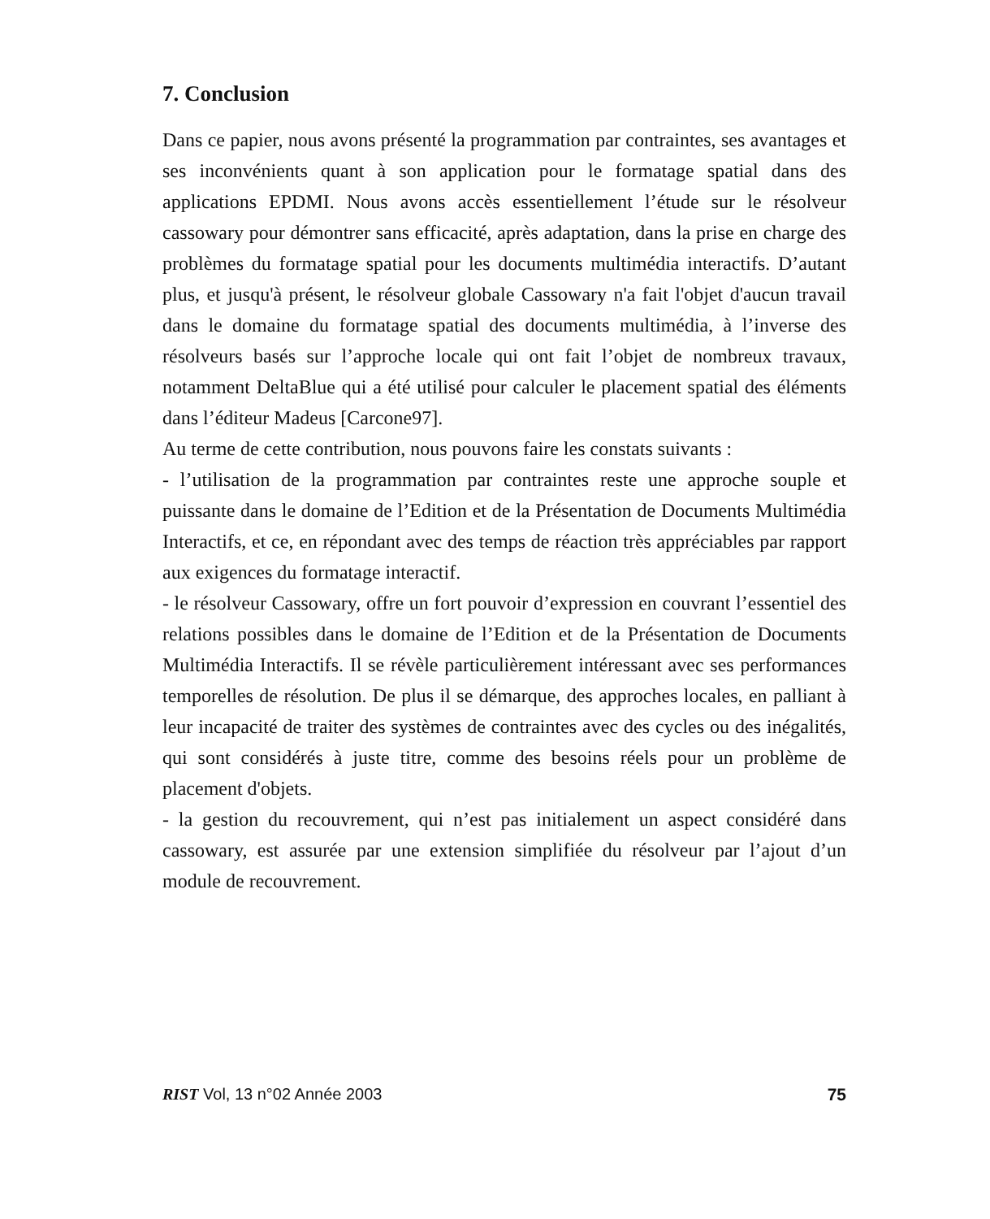7. Conclusion
Dans ce papier, nous avons présenté la programmation par contraintes, ses avantages et ses inconvénients quant à son application pour le formatage spatial dans des applications EPDMI. Nous avons accès essentiellement l’étude sur le résolveur cassowary pour démontrer sans efficacité, après adaptation, dans la prise en charge des problèmes du formatage spatial pour les documents multimédia interactifs. D’autant plus, et jusqu'à présent, le résolveur globale Cassowary n'a fait l'objet d'aucun travail dans le domaine du formatage spatial des documents multimédia, à l’inverse des résolveurs basés sur l’approche locale qui ont fait l’objet de nombreux travaux, notamment DeltaBlue qui a été utilisé pour calculer le placement spatial des éléments dans l’éditeur Madeus [Carcone97].
Au terme de cette contribution, nous pouvons faire les constats suivants :
- l’utilisation de la programmation par contraintes reste une approche souple et puissante dans le domaine de l’Edition et de la Présentation de Documents Multimédia Interactifs, et ce, en répondant avec des temps de réaction très appréciables par rapport aux exigences du formatage interactif.
- le résolveur Cassowary, offre un fort pouvoir d’expression en couvrant l’essentiel des relations possibles dans le domaine de l’Edition et de la Présentation de Documents Multimédia Interactifs. Il se révèle particulièrement intéressant avec ses performances temporelles de résolution. De plus il se démarque, des approches locales, en palliant à leur incapacité de traiter des systèmes de contraintes avec des cycles ou des inégalités, qui sont considérés à juste titre, comme des besoins réels pour un problème de placement d'objets.
- la gestion du recouvrement, qui n’est pas initialement un aspect considéré dans cassowary, est assurée par une extension simplifiée du résolveur par l’ajout d’un module de recouvrement.
RIST Vol, 13 n°02 Année 2003 75